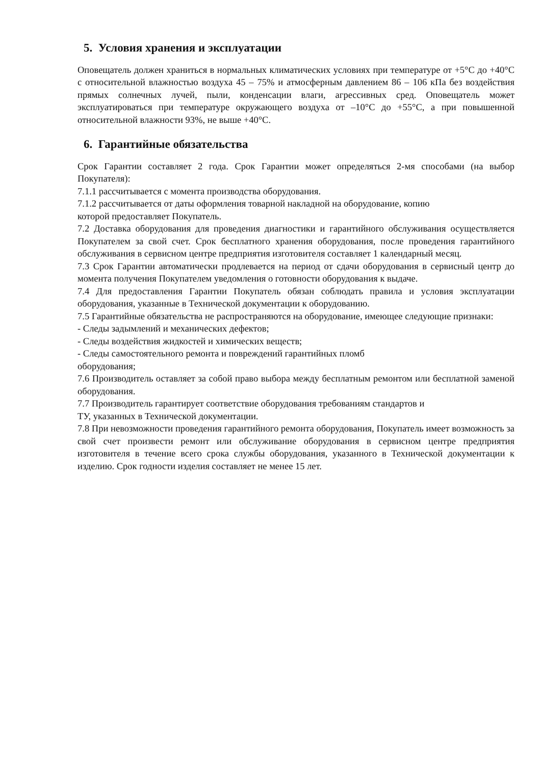5. Условия хранения и эксплуатации
Оповещатель должен храниться в нормальных климатических условиях при температуре от +5°С до +40°С с относительной влажностью воздуха 45 – 75% и атмосферным давлением 86 – 106 кПа без воздействия прямых солнечных лучей, пыли, конденсации влаги, агрессивных сред. Оповещатель может эксплуатироваться при температуре окружающего воздуха от –10°С до +55°С, а при повышенной относительной влажности 93%, не выше +40°С.
6. Гарантийные обязательства
Срок Гарантии составляет 2 года. Срок Гарантии может определяться 2-мя способами (на выбор Покупателя):
7.1.1 рассчитывается с момента производства оборудования.
7.1.2 рассчитывается от даты оформления товарной накладной на оборудование, копию
которой предоставляет Покупатель.
7.2 Доставка оборудования для проведения диагностики и гарантийного обслуживания осуществляется Покупателем за свой счет. Срок бесплатного хранения оборудования, после проведения гарантийного обслуживания в сервисном центре предприятия изготовителя составляет 1 календарный месяц.
7.3 Срок Гарантии автоматически продлевается на период от сдачи оборудования в сервисный центр до момента получения Покупателем уведомления о готовности оборудования к выдаче.
7.4 Для предоставления Гарантии Покупатель обязан соблюдать правила и условия эксплуатации оборудования, указанные в Технической документации к оборудованию.
7.5 Гарантийные обязательства не распространяются на оборудование, имеющее следующие признаки:
- Следы задымлений и механических дефектов;
- Следы воздействия жидкостей и химических веществ;
- Следы самостоятельного ремонта и повреждений гарантийных пломб
оборудования;
7.6 Производитель оставляет за собой право выбора между бесплатным ремонтом или бесплатной заменой оборудования.
7.7 Производитель гарантирует соответствие оборудования требованиям стандартов и
ТУ, указанных в Технической документации.
7.8 При невозможности проведения гарантийного ремонта оборудования, Покупатель имеет возможность за свой счет произвести ремонт или обслуживание оборудования в сервисном центре предприятия изготовителя в течение всего срока службы оборудования, указанного в Технической документации к изделию. Срок годности изделия составляет не менее 15 лет.